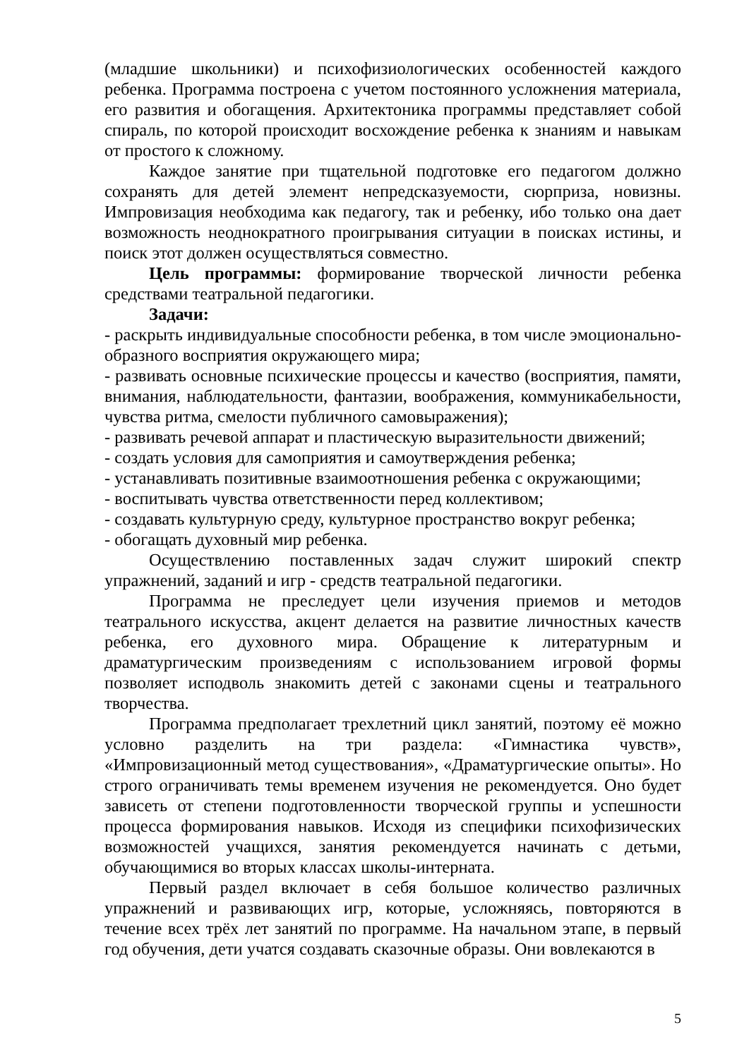(младшие школьники) и психофизиологических особенностей каждого ребенка. Программа построена с учетом постоянного усложнения материала, его развития и обогащения. Архитектоника программы представляет собой спираль, по которой происходит восхождение ребенка к знаниям и навыкам от простого к сложному.
Каждое занятие при тщательной подготовке его педагогом должно сохранять для детей элемент непредсказуемости, сюрприза, новизны. Импровизация необходима как педагогу, так и ребенку, ибо только она дает возможность неоднократного проигрывания ситуации в поисках истины, и поиск этот должен осуществляться совместно.
Цель программы: формирование творческой личности ребенка средствами театральной педагогики.
Задачи:
- раскрыть индивидуальные способности ребенка, в том числе эмоционально-образного восприятия окружающего мира;
- развивать основные психические процессы и качество (восприятия, памяти, внимания, наблюдательности, фантазии, воображения, коммуникабельности, чувства ритма, смелости публичного самовыражения);
- развивать речевой аппарат и пластическую выразительности движений;
- создать условия для самоприятия и самоутверждения ребенка;
- устанавливать позитивные взаимоотношения ребенка с окружающими;
- воспитывать чувства ответственности перед коллективом;
- создавать культурную среду, культурное пространство вокруг ребенка;
- обогащать духовный мир ребенка.
Осуществлению поставленных задач служит широкий спектр упражнений, заданий и игр - средств театральной педагогики.
Программа не преследует цели изучения приемов и методов театрального искусства, акцент делается на развитие личностных качеств ребенка, его духовного мира. Обращение к литературным и драматургическим произведениям с использованием игровой формы позволяет исподволь знакомить детей с законами сцены и театрального творчества.
Программа предполагает трехлетний цикл занятий, поэтому её можно условно разделить на три раздела: «Гимнастика чувств», «Импровизационный метод существования», «Драматургические опыты». Но строго ограничивать темы временем изучения не рекомендуется. Оно будет зависеть от степени подготовленности творческой группы и успешности процесса формирования навыков. Исходя из специфики психофизических возможностей учащихся, занятия рекомендуется начинать с детьми, обучающимися во вторых классах школы-интерната.
Первый раздел включает в себя большое количество различных упражнений и развивающих игр, которые, усложняясь, повторяются в течение всех трёх лет занятий по программе. На начальном этапе, в первый год обучения, дети учатся создавать сказочные образы. Они вовлекаются в
5